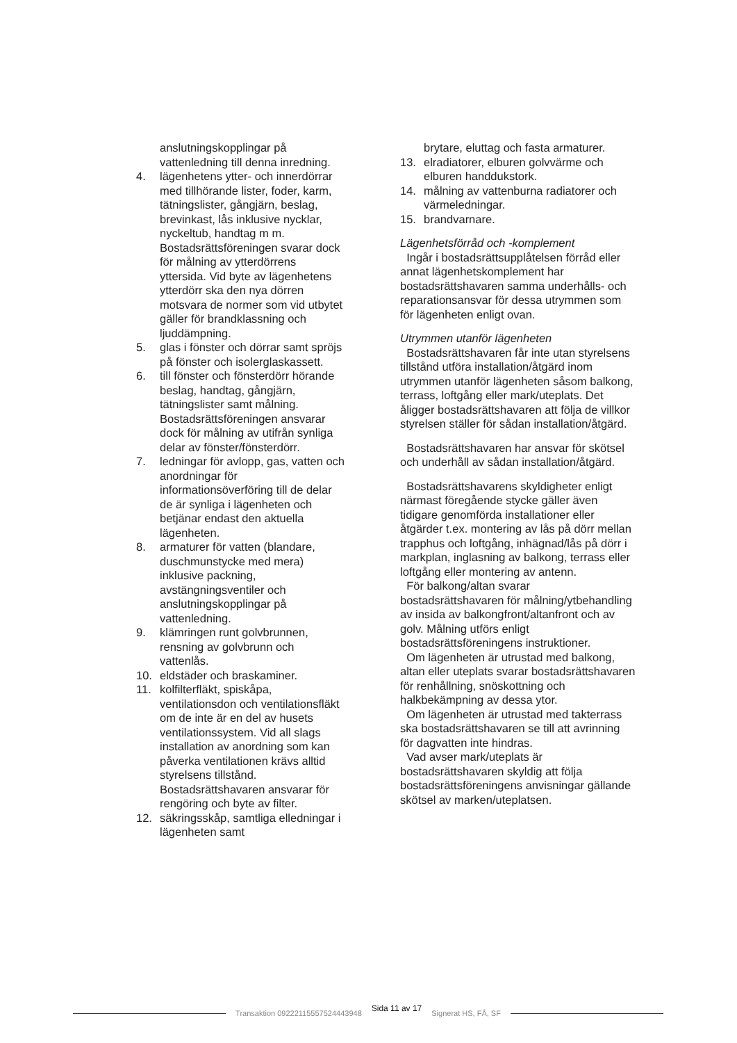anslutningskopplingar på vattenledning till denna inredning.
4. lägenhetens ytter- och innerdörrar med tillhörande lister, foder, karm, tätningslister, gångjärn, beslag, brevinkast, lås inklusive nycklar, nyckeltub, handtag m m. Bostadsrättsföreningen svarar dock för målning av ytterdörrens yttersida. Vid byte av lägenhetens ytterdörr ska den nya dörren motsvara de normer som vid utbytet gäller för brandklassning och ljuddämpning.
5. glas i fönster och dörrar samt spröjs på fönster och isolerglaskassett.
6. till fönster och fönsterdörr hörande beslag, handtag, gångjärn, tätningslister samt målning. Bostadsrättsföreningen ansvarar dock för målning av utifrån synliga delar av fönster/fönsterdörr.
7. ledningar för avlopp, gas, vatten och anordningar för informationsöverföring till de delar de är synliga i lägenheten och betjänar endast den aktuella lägenheten.
8. armaturer för vatten (blandare, duschmunstycke med mera) inklusive packning, avstängningsventiler och anslutningskopplingar på vattenledning.
9. klämringen runt golvbrunnen, rensning av golvbrunn och vattenlås.
10. eldstäder och braskaminer.
11. kolfilterfläkt, spiskåpa, ventilationsdon och ventilationsfläkt om de inte är en del av husets ventilationssystem. Vid all slags installation av anordning som kan påverka ventilationen krävs alltid styrelsens tillstånd. Bostadsrättshavaren ansvarar för rengöring och byte av filter.
12. säkringsskåp, samtliga elledningar i lägenheten samt
brytare, eluttag och fasta armaturer.
13. elradiatorer, elburen golvvärme och elburen handdukstork.
14. målning av vattenburna radiatorer och värmeledningar.
15. brandvarnare.
Lägenhetsförråd och -komplement
Ingår i bostadsrättsupplåtelsen förråd eller annat lägenhetskomplement har bostadsrättshavaren samma underhålls- och reparationsansvar för dessa utrymmen som för lägenheten enligt ovan.
Utrymmen utanför lägenheten
Bostadsrättshavaren får inte utan styrelsens tillstånd utföra installation/åtgärd inom utrymmen utanför lägenheten såsom balkong, terrass, loftgång eller mark/uteplats. Det åligger bostadsrättshavaren att följa de villkor styrelsen ställer för sådan installation/åtgärd.
Bostadsrättshavaren har ansvar för skötsel och underhåll av sådan installation/åtgärd.
Bostadsrättshavarens skyldigheter enligt närmast föregående stycke gäller även tidigare genomförda installationer eller åtgärder t.ex. montering av lås på dörr mellan trapphus och loftgång, inhägnad/lås på dörr i markplan, inglasning av balkong, terrass eller loftgång eller montering av antenn.
För balkong/altan svarar bostadsrättshavaren för målning/ytbehandling av insida av balkongfront/altanfront och av golv. Målning utförs enligt bostadsrättsföreningens instruktioner.
Om lägenheten är utrustad med balkong, altan eller uteplats svarar bostadsrättshavaren för renhållning, snöskottning och halkbekämpning av dessa ytor.
Om lägenheten är utrustad med takterrass ska bostadsrättshavaren se till att avrinning för dagvatten inte hindras.
Vad avser mark/uteplats är bostadsrättshavaren skyldig att följa bostadsrättsföreningens anvisningar gällande skötsel av marken/uteplatsen.
Transaktion 09222115557524443948 Sida 11 av 17 Signerat HS, FÅ, SF